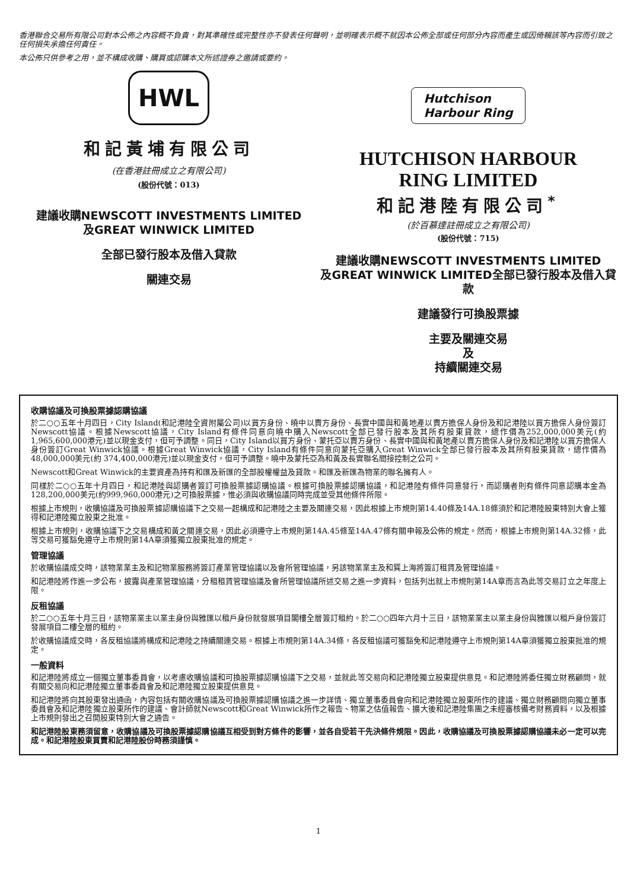香港聯合交易所有限公司對本公佈之內容概不負責，對其準確性或完整性亦不發表任何聲明，並明確表示概不就因本公佈全部或任何部分內容而產生或因倚賴該等內容而引致之任何損失承擔任何責任。
本公佈只供參考之用，並不構成收購、購買或認購本文所述證券之邀請或要約。
HWL
和記黃埔有限公司
(在香港註冊成立之有限公司)
(股份代號：013)
建議收購NEWSCOTT INVESTMENTS LIMITED
及GREAT WINWICK LIMITED
全部已發行股本及借入貸款
關連交易
Hutchison
Harbour Ring
HUTCHISON HARBOUR
RING LIMITED
和記港陸有限公司<sup>*</sup>
(於百慕達註冊成立之有限公司)
(股份代號：715)
建議收購NEWSCOTT INVESTMENTS LIMITED
及GREAT WINWICK LIMITED全部已發行股本及借入貸款
建議發行可換股票據
主要及關連交易
及
持續關連交易
收購協議及可換股票據認購協議
於二○○五年十月四日，City Island(和記港陸全資附屬公司)以買方身份、曉中以賣方身份、長實中國與和黃地產以賣方擔保人身份及和記港陸以買方擔保人身份簽訂Newscott協議。根據Newscott協議，City Island有條件同意向曉中購入Newscott全部已發行股本及其所有股東貸款，總作價為252,000,000美元(約1,965,600,000港元)並以現金支付，但可予調整。同日，City Island以買方身份、蒙托亞以賣方身份、長實中國與和黃地產以賣方擔保人身份及和記港陸以買方擔保人身份簽訂Great Winwick協議。根據Great Winwick協議，City Island有條件同意向蒙托亞購入Great Winwick全部已發行股本及其所有股東貸款，總作價為48,000,000美元(約 374,400,000港元)並以現金支付，但可予調整。曉中及蒙托亞為和黃及長實聯名間接控制之公司。
Newscott和Great Winwick的主要資產為持有和匯及新匯的全部股權權益及貸款。和匯及新匯為物業的聯名擁有人。
同樣於二○○五年十月四日，和記港陸與認購者簽訂可換股票據認購協議。根據可換股票據認購協議，和記港陸有條件同意發行，而認購者則有條件同意認購本金為128,200,000美元(約999,960,000港元)之可換股票據，惟必須與收購協議同時完成並受其他條件所限。
根據上市規則，收購協議及可換股票據認購協議下之交易一起構成和記港陸之主要及關連交易，因此根據上市規則第14.40條及14A.18條須於和記港陸股東特別大會上獲得和記港陸獨立股東之批准。
根據上市規則，收購協議下之交易構成和黃之關連交易，因此必須遵守上市規則第14A.45條至14A.47條有關申報及公佈的規定。然而，根據上市規則第14A.32條，此等交易可獲豁免遵守上市規則第14A章須獲獨立股東批准的規定。
管理協議
於收購協議成交時，該物業業主及和記物業服務將簽訂產業管理協議以及會所管理協議，另該物業業主及和巽上海將簽訂租賃及管理協議。
和記港陸將作進一步公布，披露與產業管理協議，分租租賃管理協議及會所管理協議所述交易之進一步資料，包括列出就上市規則第14A章而言為此等交易訂立之年度上限。
反租協議
於二○○五年十月三日，該物業業主以業主身份與雅匯以租戶身份就發展項目閣樓全層簽訂租約。於二○○四年六月十三日，該物業業主以業主身份與雅匯以租戶身份簽訂發展項目二樓全層的租約。
於收購協議成交時，各反租協議將構成和記港陸之持續關連交易。根據上市規則第14A.34條，各反租協議可獲豁免和記港陸遵守上市規則第14A章須獲獨立股東批准的規定。
一般資料
和記港陸將成立一個獨立董事委員會，以考慮收購協議和可換股票據認購協議下之交易，並就此等交易向和記港陸獨立股東提供意見。和記港陸將委任獨立財務顧問，就有關交易向和記港陸獨立董事委員會及和記港陸獨立股東提供意見。
和記港陸將向其股東發出通函，內容包括有關收購協議及可換股票據認購協議之進一步詳情、獨立董事委員會向和記港陸獨立股東所作的建議、獨立財務顧問向獨立董事委員會及和記港陸獨立股東所作的建議、會計師就Newscott和Great Winwick所作之報告、物業之估值報告、擴大後和記港陸集團之未經審核備考財務資料，以及根據上市規則發出之召開股東特別大會之通告。
和記港陸股東務須留意，收購協議及可換股票據認購協議互相受到對方條件的影響，並各自受若干先決條件規限。因此，收購協議及可換股票據認購協議未必一定可以完成。和記港陸股東買賣和記港陸股份時務須謹慎。
1